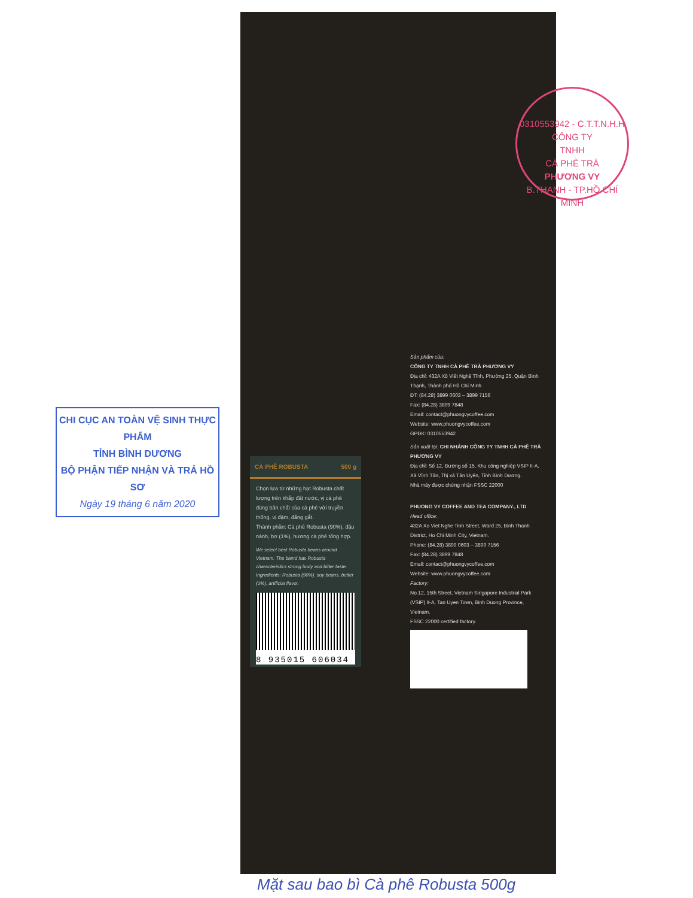CHI CỤC AN TOÀN VỆ SINH THỰC PHẨM
TỈNH BÌNH DƯƠNG
BỘ PHẬN TIẾP NHẬN VÀ TRẢ HỒ SƠ
Ngày 19 tháng 6 năm 2020
CÀ PHÊ ROBUSTA 500 g
Chọn lựa từ những hạt Robusta chất lượng trên khắp đất nước, vị cà phê đúng bản chất của cà phê với truyền thống, vị đậm, đắng gắt.
Thành phần: Cà phê Robusta (90%), đậu nành, bơ (1%), hương cà phê tổng hợp.
We select best Robusta beans around Vietnam. The blend has Robusta characteristics strong body and bitter taste.
Ingredients: Robusta (90%), soy beans, butter (1%), artificial flavor.
8 935015 606034
Sản phẩm của:
CÔNG TY TNHH CÀ PHÊ TRÀ PHƯƠNG VY
Địa chỉ: 432A Xô Viết Nghệ Tĩnh, Phường 25, Quận Bình Thạnh, Thành phố Hồ Chí Minh
ĐT: (84.28) 3899 0603 – 3899 7156
Fax: (84.28) 3899 7848
Email: contact@phuongvycoffee.com
Website: www.phuongvycoffee.com
GPĐK: 0310553942
Sản xuất tại: CHI NHÁNH CÔNG TY TNHH CÀ PHÊ TRÀ PHƯƠNG VY
Địa chỉ: Số 12, Đường số 15, Khu công nghiệp VSIP II-A, Xã Vĩnh Tân, Thị xã Tân Uyên, Tỉnh Bình Dương.
Nhà máy được chứng nhận FSSC 22000
PHUONG VY COFFEE AND TEA COMPANY., LTD
Head office:
432A Xo Viet Nghe Tinh Street, Ward 25, Binh Thanh District, Ho Chi Minh City, Vietnam.
Phone: (84.28) 3899 0603 – 3899 7156
Fax: (84.28) 3899 7848
Email: contact@phuongvycoffee.com
Website: www.phuongvycoffee.com
Factory:
No.12, 15th Street, Vietnam Singapore Industrial Park (VSIP) II-A, Tan Uyen Town, Binh Duong Province, Vietnam.
FSSC 22000 certified factory.
0310553942 - C.T.T.N.H.H
CÔNG TY
TNHH
CÀ PHÊ TRÀ
PHƯƠNG VY
B.THANH - TP.HỒ CHÍ MINH
Mặt sau bao bì Cà phê Robusta 500g